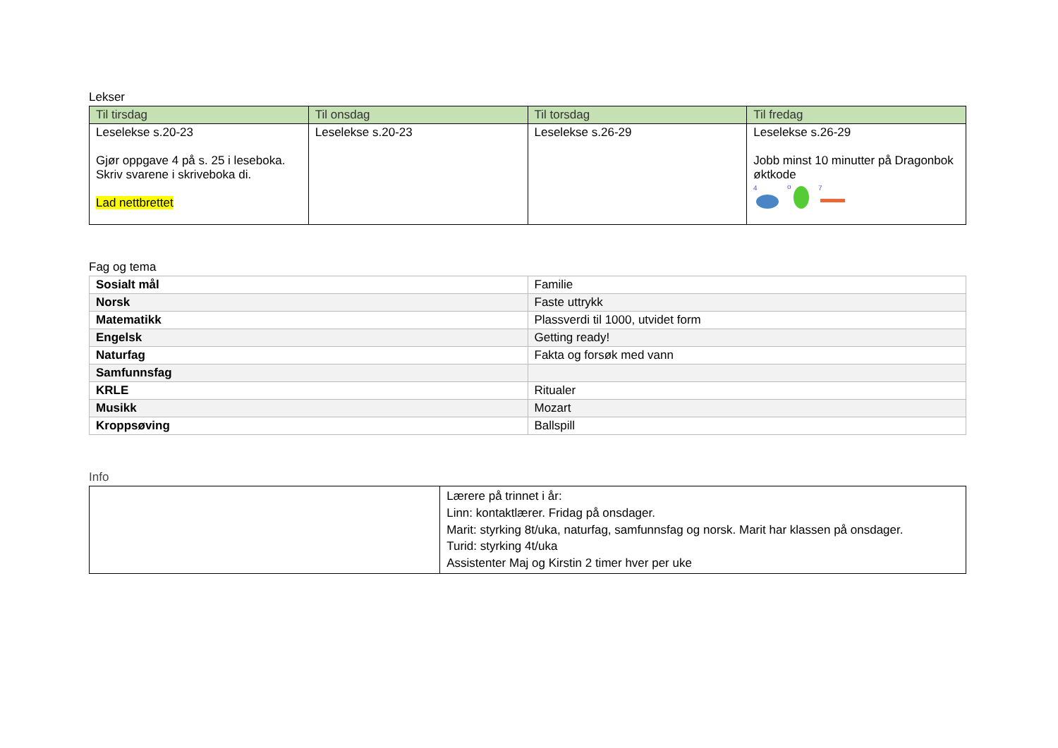Lekser
| Til tirsdag | Til onsdag | Til torsdag | Til fredag |
| --- | --- | --- | --- |
| Leselekse s.20-23 Gjør oppgave 4 på s. 25 i leseboka. Skriv svarene i skriveboka di. Lad nettbrettet | Leselekse s.20-23 | Leselekse s.26-29 | Leselekse s.26-29 Jobb minst 10 minutter på Dragonbok øktkode 4 o 7 |
Fag og tema
| Sosialt mål | Familie |
| Norsk | Faste uttrykk |
| Matematikk | Plassverdi til 1000, utvidet form |
| Engelsk | Getting ready! |
| Naturfag | Fakta og forsøk med vann |
| Samfunnsfag | |
| KRLE | Ritualer |
| Musikk | Mozart |
| Kroppsøving | Ballspill |
Info
| | Lærere på trinnet i år: Linn: kontaktlærer. Fridag på onsdager. Marit: styrking 8t/uka, naturfag, samfunnsfag og norsk. Marit har klassen på onsdager. Turid: styrking 4t/uka Assistenter Maj og Kirstin 2 timer hver per uke |